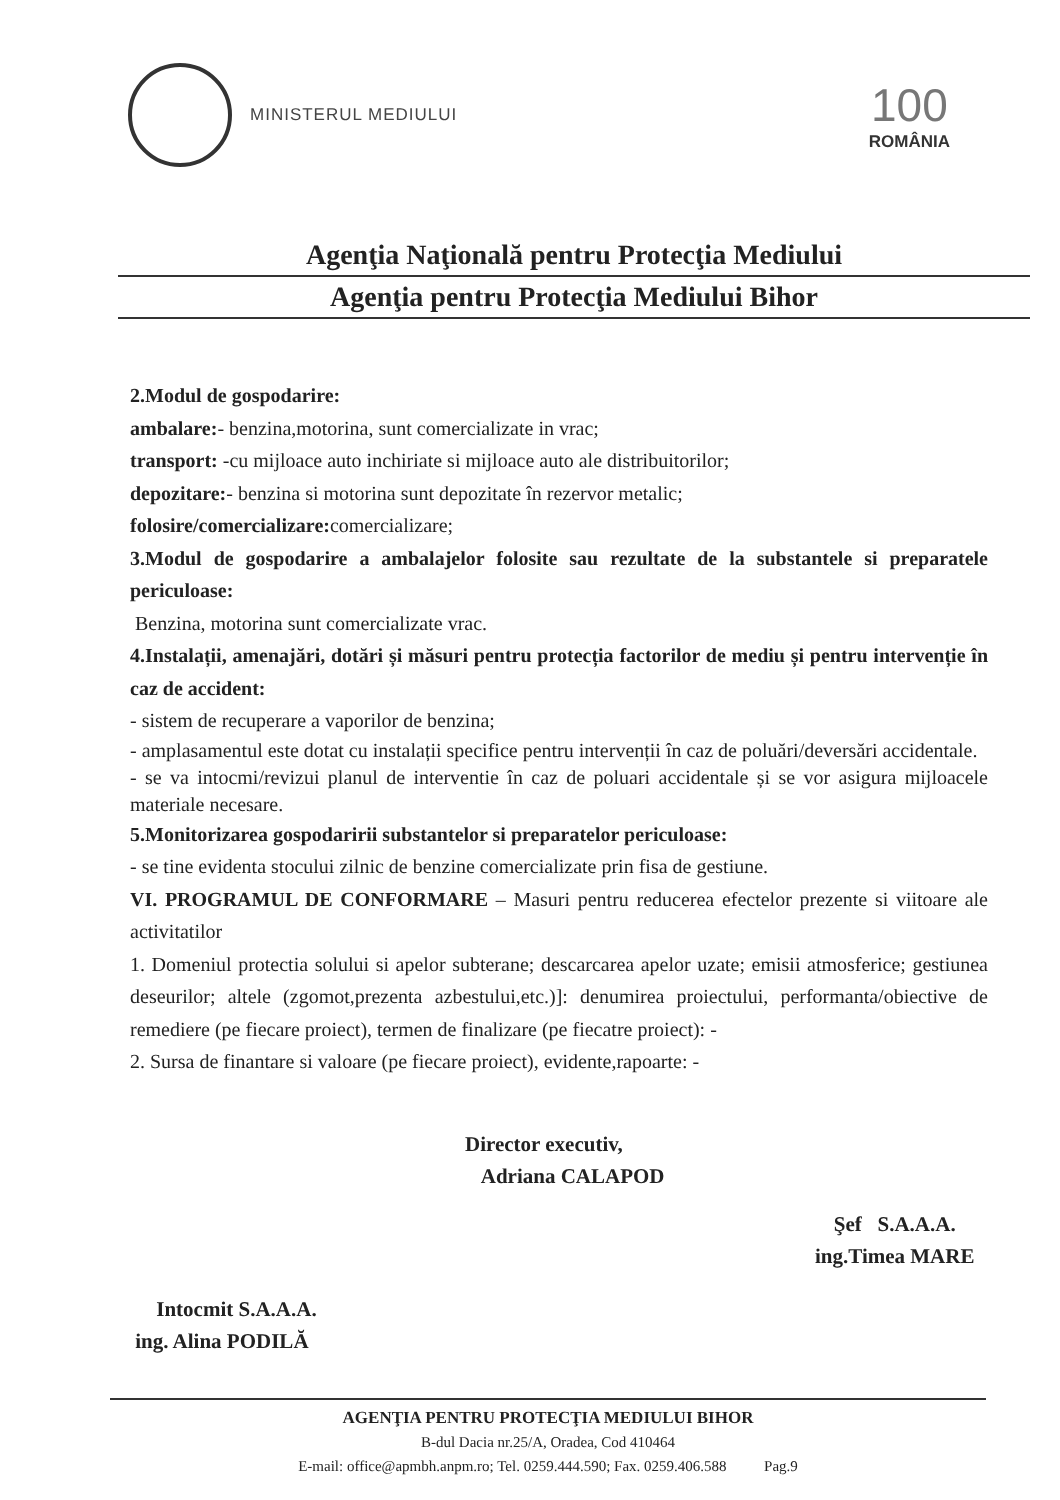MINISTERUL MEDIULUI
100
ROMÂNIA
Agenţia Naţională pentru Protecţia Mediului
Agenţia pentru Protecţia Mediului Bihor
2.Modul de gospodarire:
ambalare:- benzina,motorina, sunt comercializate in vrac;
transport: -cu mijloace auto inchiriate si mijloace auto ale distribuitorilor;
depozitare:- benzina si motorina sunt depozitate în rezervor metalic;
folosire/comercializare: comercializare;
3.Modul de gospodarire a ambalajelor folosite sau rezultate de la substantele si preparatele periculoase:
Benzina, motorina sunt comercializate vrac.
4.Instalații, amenajări, dotări și măsuri pentru protecția factorilor de mediu și pentru intervenție în caz de accident:
- sistem de recuperare a vaporilor de benzina;
- amplasamentul este dotat cu instalații specifice pentru intervenții în caz de poluări/deversări accidentale.
- se va intocmi/revizui planul de interventie în caz de poluari accidentale și se vor asigura mijloacele materiale necesare.
5.Monitorizarea gospodaririi substantelor si preparatelor periculoase:
- se tine evidenta stocului zilnic de benzine comercializate prin fisa de gestiune.
VI. PROGRAMUL DE CONFORMARE – Masuri pentru reducerea efectelor prezente si viitoare ale activitatilor
1. Domeniul protectia solului si apelor subterane; descarcarea apelor uzate; emisii atmosferice; gestiunea deseurilor; altele (zgomot,prezenta azbestului,etc.)]: denumirea proiectului, performanta/obiective de remediere (pe fiecare proiect), termen de finalizare (pe fiecatre proiect): -
2. Sursa de finantare si valoare (pe fiecare proiect), evidente,rapoarte: -
Director executiv,
Adriana CALAPOD
Şef S.A.A.A.
ing.Timea MARE
Intocmit S.A.A.A.
ing. Alina PODILĂ
AGENŢIA PENTRU PROTECŢIA MEDIULUI BIHOR
B-dul Dacia nr.25/A, Oradea, Cod 410464
E-mail: office@apmbh.anpm.ro; Tel. 0259.444.590; Fax. 0259.406.588 Pag.9